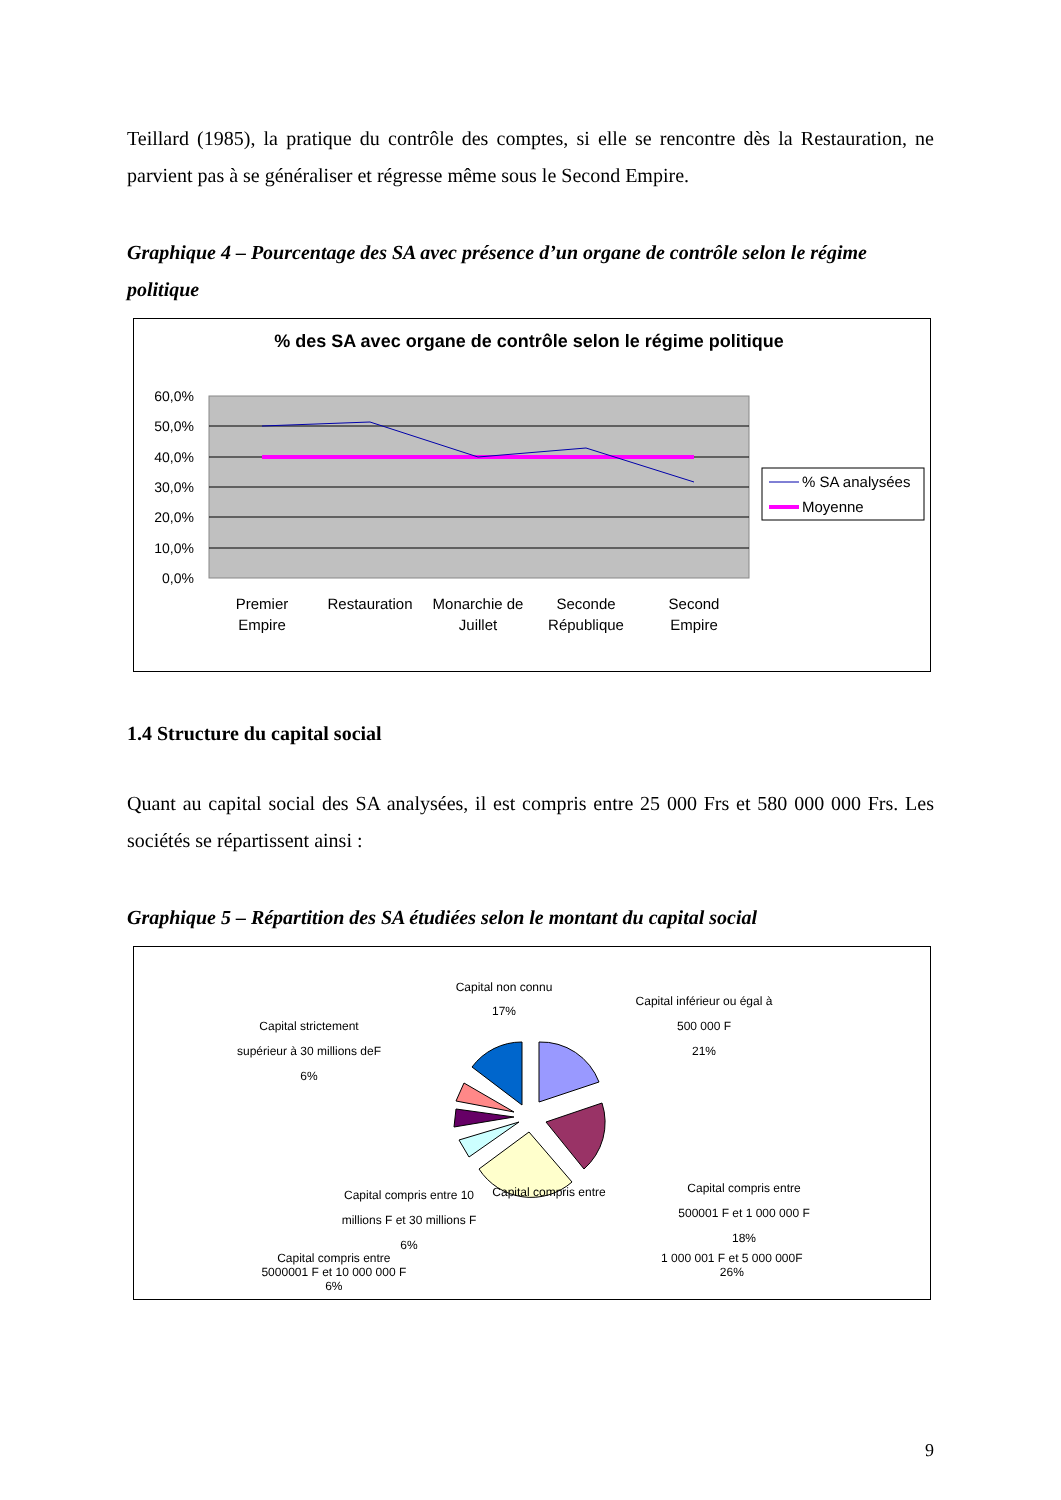Teillard (1985), la pratique du contrôle des comptes, si elle se rencontre dès la Restauration, ne parvient pas à se généraliser et régresse même sous le Second Empire.
Graphique 4 – Pourcentage des SA avec présence d’un organe de contrôle selon le régime politique
% des SA avec organe de contrôle selon le régime politique
60,0%
50,0%
40,0%
30,0%
20,0%
10,0%
0,0%
Premier
Empire
Restauration
Monarchie de
Juillet
Seconde
République
Second
Empire
% SA analysées
Moyenne
1.4 Structure du capital social
Quant au capital social des SA analysées, il est compris entre 25 000 Frs et 580 000 000 Frs. Les sociétés se répartissent ainsi :
Graphique 5 – Répartition des SA étudiées selon le montant du capital social
Capital non connu
17%
Capital inférieur ou égal à
500 000 F
21%
Capital compris entre
500001 F et 1 000 000 F
18%
Capital compris entre
Capital strictement
supérieur à 30 millions deF
6%
Capital compris entre 10
millions F et 30 millions F
6%
Capital compris entre
5000001 F et 10 000 000 F
6%
1 000 001 F et 5 000 000F
26%
9